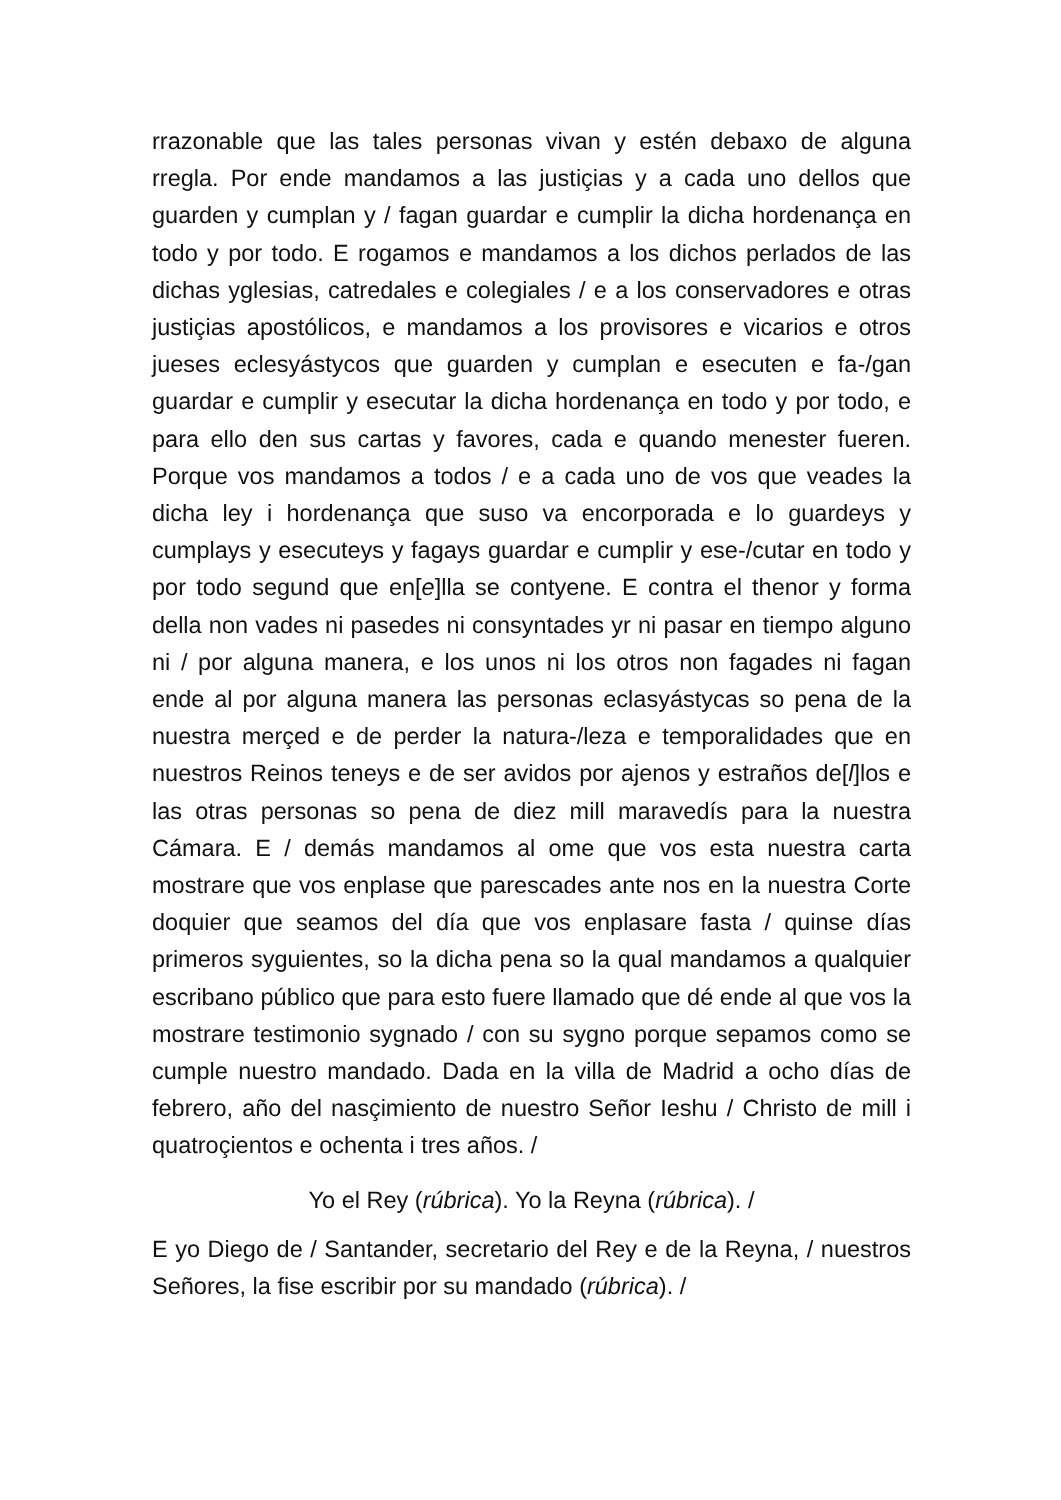rrazonable que las tales personas vivan y estén debaxo de alguna rregla. Por ende mandamos a las justiçias y a cada uno dellos que guarden y cumplan y / fagan guardar e cumplir la dicha hordenança en todo y por todo. E rogamos e mandamos a los dichos perlados de las dichas yglesias, catredales e colegiales / e a los conservadores e otras justiçias apostólicos, e mandamos a los provisores e vicarios e otros jueses eclesyástycos que guarden y cumplan e esecuten e fa-/gan guardar e cumplir y esecutar la dicha hordenança en todo y por todo, e para ello den sus cartas y favores, cada e quando menester fueren. Porque vos mandamos a todos / e a cada uno de vos que veades la dicha ley i hordenança que suso va encorporada e lo guardeys y cumplays y esecuteys y fagays guardar e cumplir y ese-/cutar en todo y por todo segund que en[e]lla se contyene. E contra el thenor y forma della non vades ni pasedes ni consyntades yr ni pasar en tiempo alguno ni / por alguna manera, e los unos ni los otros non fagades ni fagan ende al por alguna manera las personas eclasyástycas so pena de la nuestra merçed e de perder la natura-/leza e temporalidades que en nuestros Reinos teneys e de ser avidos por ajenos y estraños de[l]los e las otras personas so pena de diez mill maravedís para la nuestra Cámara. E / demás mandamos al ome que vos esta nuestra carta mostrare que vos enplase que parescades ante nos en la nuestra Corte doquier que seamos del día que vos enplasare fasta / quinse días primeros syguientes, so la dicha pena so la qual mandamos a qualquier escribano público que para esto fuere llamado que dé ende al que vos la mostrare testimonio sygnado / con su sygno porque sepamos como se cumple nuestro mandado. Dada en la villa de Madrid a ocho días de febrero, año del nasçimiento de nuestro Señor Ieshu / Christo de mill i quatroçientos e ochenta i tres años. /
Yo el Rey (rúbrica). Yo la Reyna (rúbrica). /
E yo Diego de / Santander, secretario del Rey e de la Reyna, / nuestros Señores, la fise escribir por su mandado (rúbrica). /